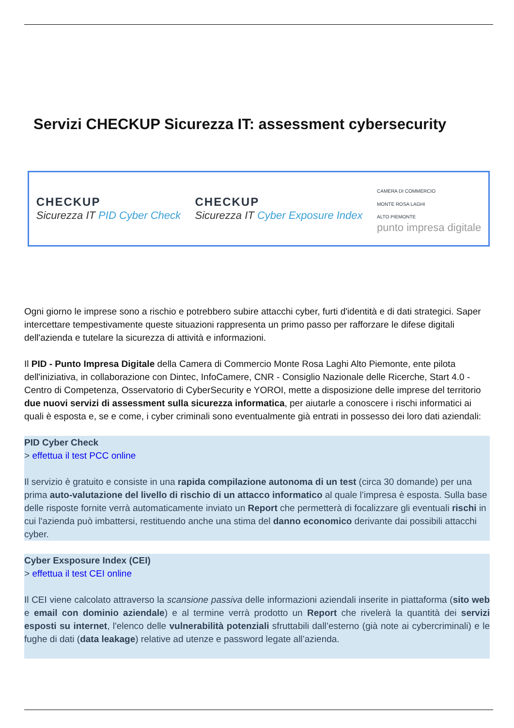Servizi CHECKUP Sicurezza IT: assessment cybersecurity
CHECKUP
Sicurezza IT PID Cyber Check
CHECKUP
Sicurezza IT Cyber Exposure Index
CAMERA DI COMMERCIO
MONTE ROSA LAGHI
ALTO PIEMONTE
punto impresa digitale
Ogni giorno le imprese sono a rischio e potrebbero subire attacchi cyber, furti d'identità e di dati strategici. Saper intercettare tempestivamente queste situazioni rappresenta un primo passo per rafforzare le difese digitali dell'azienda e tutelare la sicurezza di attività e informazioni.
Il PID - Punto Impresa Digitale della Camera di Commercio Monte Rosa Laghi Alto Piemonte, ente pilota dell'iniziativa, in collaborazione con Dintec, InfoCamere, CNR - Consiglio Nazionale delle Ricerche, Start 4.0 - Centro di Competenza, Osservatorio di CyberSecurity e YOROI, mette a disposizione delle imprese del territorio due nuovi servizi di assessment sulla sicurezza informatica, per aiutarle a conoscere i rischi informatici ai quali è esposta e, se e come, i cyber criminali sono eventualmente già entrati in possesso dei loro dati aziendali:
PID Cyber Check
> effettua il test PCC online
Il servizio è gratuito e consiste in una rapida compilazione autonoma di un test (circa 30 domande) per una prima auto-valutazione del livello di rischio di un attacco informatico al quale l’impresa è esposta. Sulla base delle risposte fornite verrà automaticamente inviato un Report che permetterà di focalizzare gli eventuali rischi in cui l'azienda può imbattersi, restituendo anche una stima del danno economico derivante dai possibili attacchi cyber.
Cyber Exsposure Index (CEI)
> effettua il test CEI online
Il CEI viene calcolato attraverso la scansione passiva delle informazioni aziendali inserite in piattaforma (sito web e email con dominio aziendale) e al termine verrà prodotto un Report che rivelerà la quantità dei servizi esposti su internet, l'elenco delle vulnerabilità potenziali sfruttabili dall’esterno (già note ai cybercriminali) e le fughe di dati (data leakage) relative ad utenze e password legate all’azienda.